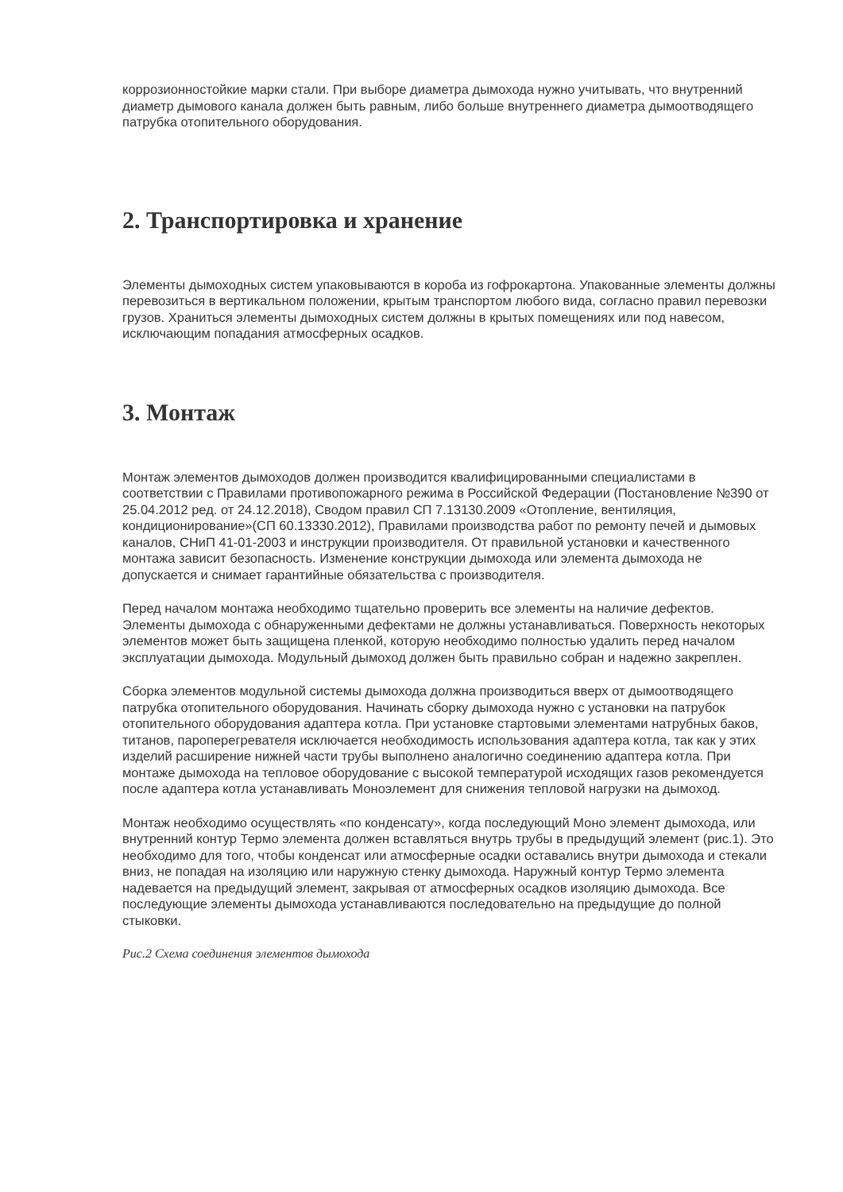коррозионностойкие марки стали. При выборе диаметра дымохода нужно учитывать, что внутренний диаметр дымового канала должен быть равным, либо больше внутреннего диаметра дымоотводящего патрубка отопительного оборудования.
2. Транспортировка и хранение
Элементы дымоходных систем упаковываются в короба из гофрокартона. Упакованные элементы должны перевозиться в вертикальном положении, крытым транспортом любого вида, согласно правил перевозки грузов. Храниться элементы дымоходных систем должны в крытых помещениях или под навесом, исключающим попадания атмосферных осадков.
3. Монтаж
Монтаж элементов дымоходов должен производится квалифицированными специалистами в соответствии с Правилами противопожарного режима в Российской Федерации (Постановление №390 от 25.04.2012 ред. от 24.12.2018), Сводом правил СП 7.13130.2009 «Отопление, вентиляция, кондиционирование»(СП 60.13330.2012), Правилами производства работ по ремонту печей и дымовых каналов, СНиП 41-01-2003 и инструкции производителя. От правильной установки и качественного монтажа зависит безопасность. Изменение конструкции дымохода или элемента дымохода не допускается и снимает гарантийные обязательства с производителя.
Перед началом монтажа необходимо тщательно проверить все элементы на наличие дефектов. Элементы дымохода с обнаруженными дефектами не должны устанавливаться. Поверхность некоторых элементов может быть защищена пленкой, которую необходимо полностью удалить перед началом эксплуатации дымохода. Модульный дымоход должен быть правильно собран и надежно закреплен.
Сборка элементов модульной системы дымохода должна производиться вверх от дымоотводящего патрубка отопительного оборудования. Начинать сборку дымохода нужно с установки на патрубок отопительного оборудования адаптера котла. При установке стартовыми элементами натрубных баков, титанов, пароперегревателя исключается необходимость использования адаптера котла, так как у этих изделий расширение нижней части трубы выполнено аналогично соединению адаптера котла. При монтаже дымохода на тепловое оборудование с высокой температурой исходящих газов рекомендуется после адаптера котла устанавливать Моноэлемент для снижения тепловой нагрузки на дымоход.
Монтаж необходимо осуществлять «по конденсату», когда последующий Моно элемент дымохода, или внутренний контур Термо элемента должен вставляться внутрь трубы в предыдущий элемент (рис.1). Это необходимо для того, чтобы конденсат или атмосферные осадки оставались внутри дымохода и стекали вниз, не попадая на изоляцию или наружную стенку дымохода. Наружный контур Термо элемента надевается на предыдущий элемент, закрывая от атмосферных осадков изоляцию дымохода. Все последующие элементы дымохода устанавливаются последовательно на предыдущие до полной стыковки.
Рис.2 Схема соединения элементов дымохода